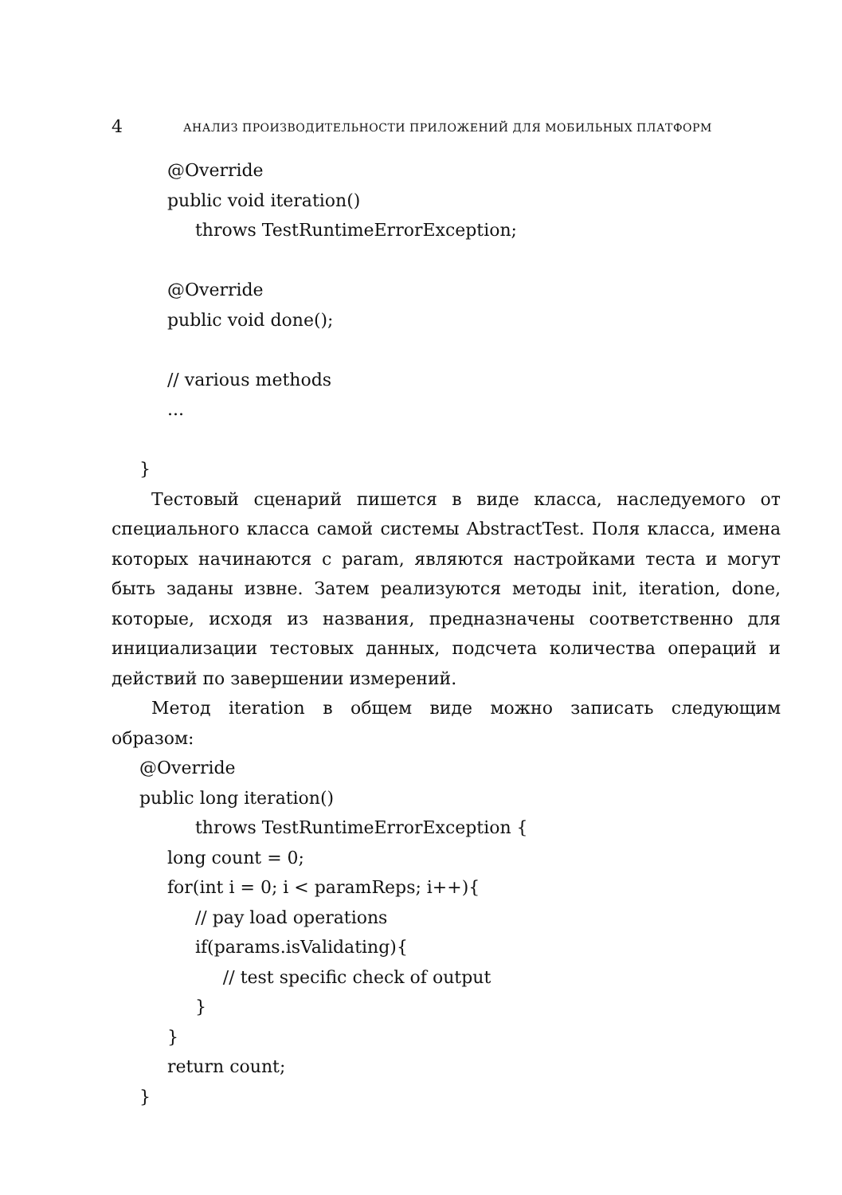4 АНАЛИЗ ПРОИЗВОДИТЕЛЬНОСТИ ПРИЛОЖЕНИЙ ДЛЯ МОБИЛЬНЫХ ПЛАТФОРМ
@Override
public void iteration()
throws TestRuntimeErrorException;
@Override
public void done();
// various methods
...
}
Тестовый сценарий пишется в виде класса, наследуемого от специального класса самой системы AbstractTest. Поля класса, имена которых начинаются с param, являются настройками теста и могут быть заданы извне. Затем реализуются методы init, iteration, done, которые, исходя из названия, предназначены соответственно для инициализации тестовых данных, подсчета количества операций и действий по завершении измерений.
Метод iteration в общем виде можно записать следующим образом:
@Override
public long iteration()
throws TestRuntimeErrorException {
long count = 0;
for(int i = 0; i < paramReps; i++){
// pay load operations
if(params.isValidating){
// test specific check of output
}
}
return count;
}